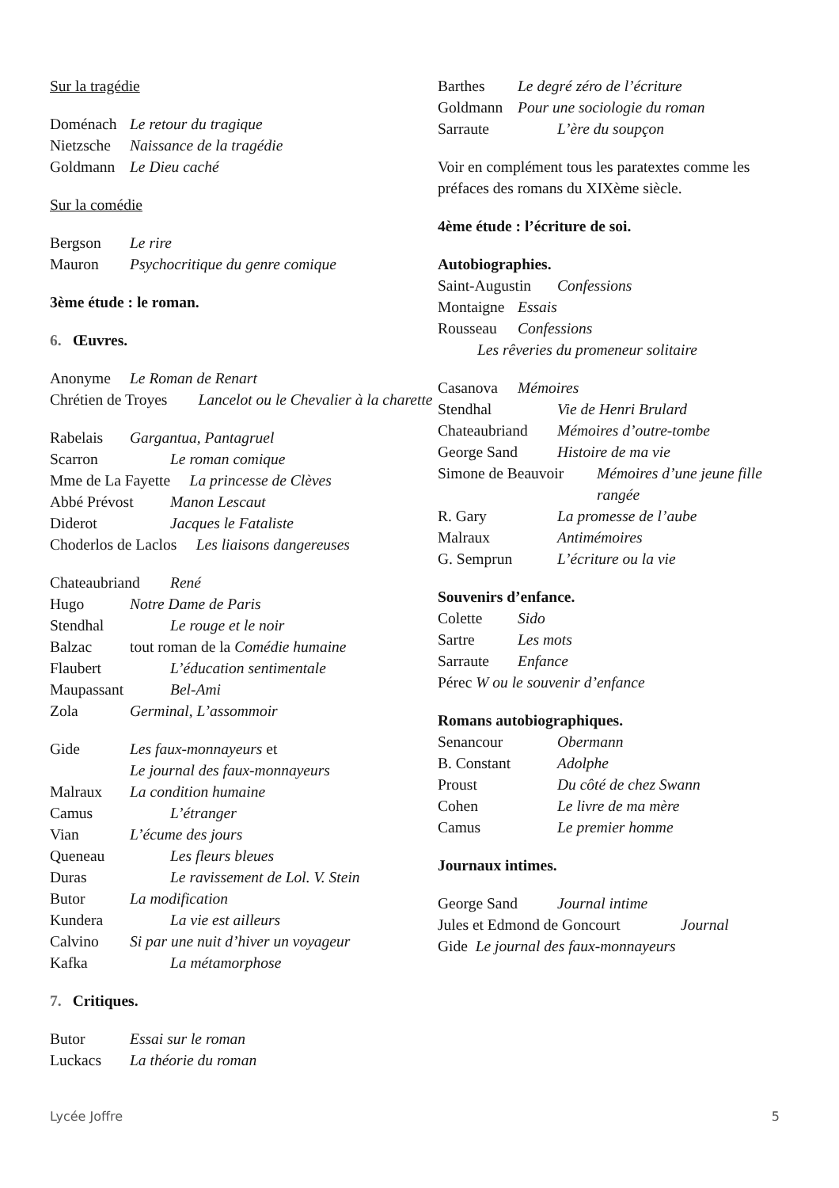Sur la tragédie
Doménach Le retour du tragique
Nietzsche Naissance de la tragédie
Goldmann Le Dieu caché
Sur la comédie
Bergson Le rire
Mauron Psychocritique du genre comique
3ème étude : le roman.
6. Œuvres.
Anonyme Le Roman de Renart
Chrétien de Troyes Lancelot ou le Chevalier à la charette
Rabelais Gargantua, Pantagruel
Scarron Le roman comique
Mme de La Fayette La princesse de Clèves
Abbé Prévost Manon Lescaut
Diderot Jacques le Fataliste
Choderlos de Laclos Les liaisons dangereuses
Chateaubriand René
Hugo Notre Dame de Paris
Stendhal Le rouge et le noir
Balzac tout roman de la Comédie humaine
Flaubert L’éducation sentimentale
Maupassant Bel-Ami
Zola Germinal, L’assommoir
Gide Les faux-monnayeurs et
Le journal des faux-monnayeurs
Malraux La condition humaine
Camus L’étranger
Vian L’écume des jours
Queneau Les fleurs bleues
Duras Le ravissement de Lol. V. Stein
Butor La modification
Kundera La vie est ailleurs
Calvino Si par une nuit d’hiver un voyageur
Kafka La métamorphose
7. Critiques.
Butor Essai sur le roman
Luckacs La théorie du roman
Barthes Le degré zéro de l’écriture
Goldmann Pour une sociologie du roman
Sarraute L’ère du soupçon
Voir en complément tous les paratextes comme les préfaces des romans du XIXème siècle.
4ème étude : l’écriture de soi.
Autobiographies.
Saint-Augustin Confessions
Montaigne Essais
Rousseau Confessions
Les rêveries du promeneur solitaire
Casanova Mémoires
Stendhal Vie de Henri Brulard
Chateaubriand Mémoires d’outre-tombe
George Sand Histoire de ma vie
Simone de Beauvoir Mémoires d’une jeune fille rangée
R. Gary La promesse de l’aube
Malraux Antimémoires
G. Semprun L’écriture ou la vie
Souvenirs d’enfance.
Colette Sido
Sartre Les mots
Sarraute Enfance
Pérec W ou le souvenir d’enfance
Romans autobiographiques.
Senancour Obermann
B. Constant Adolphe
Proust Du côté de chez Swann
Cohen Le livre de ma mère
Camus Le premier homme
Journaux intimes.
George Sand Journal intime
Jules et Edmond de Goncourt Journal
Gide Le journal des faux-monnayeurs
Lycée Joffre 5